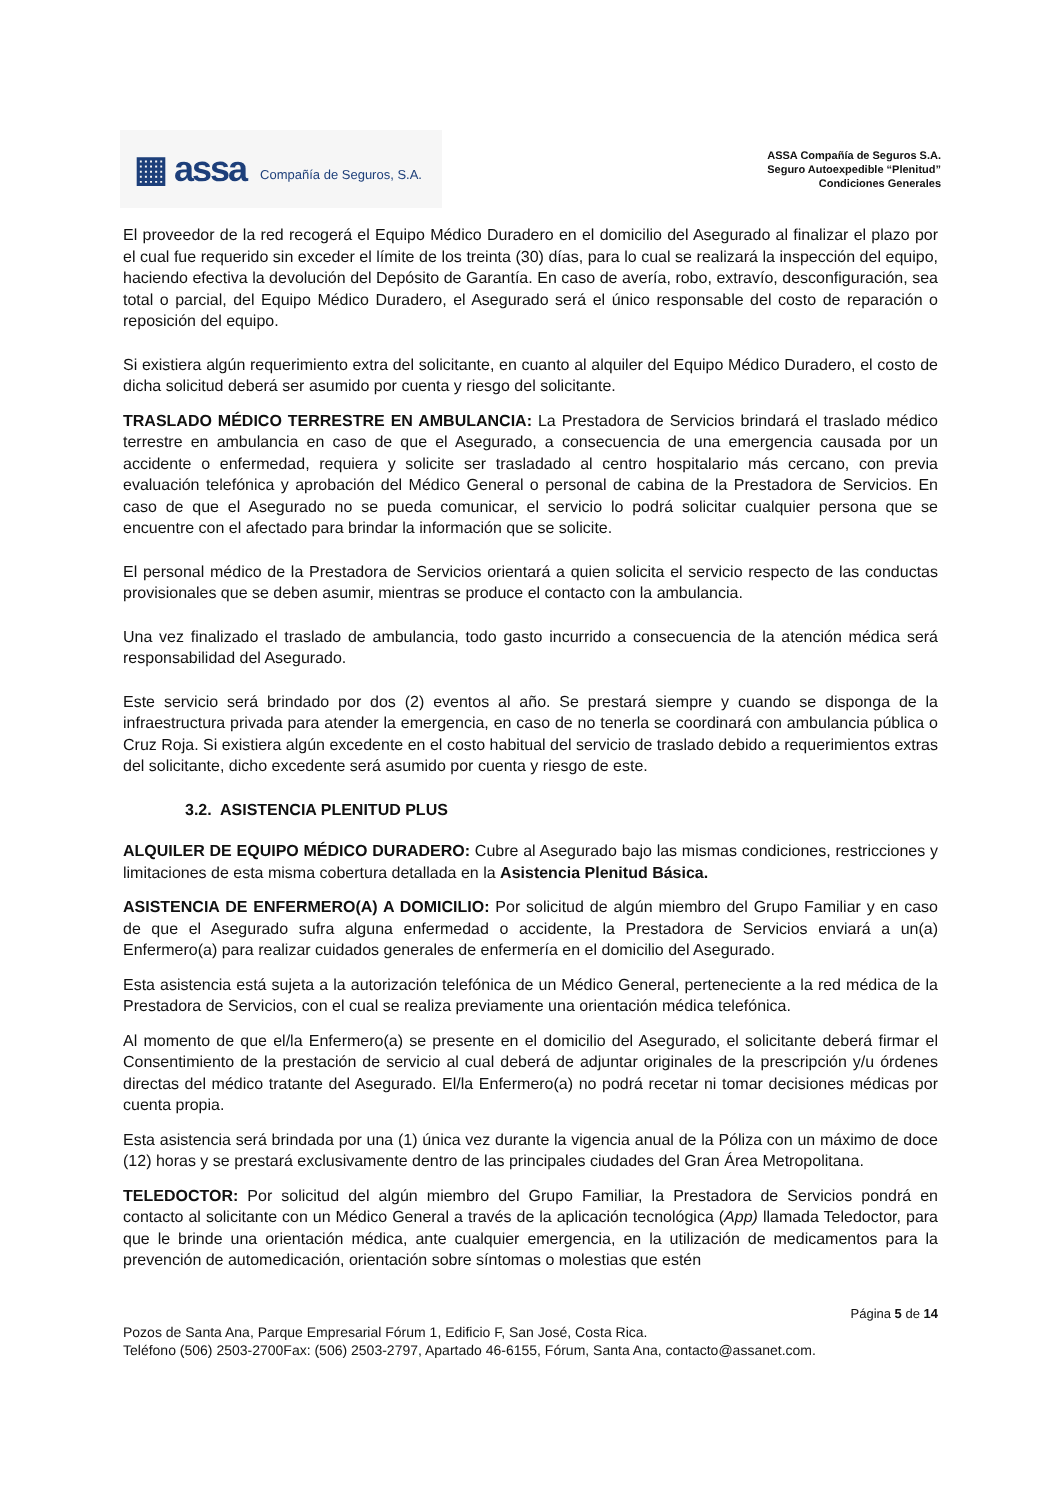▦ assa Compañía de Seguros, S.A.
ASSA Compañía de Seguros S.A.
Seguro Autoexpedible “Plenitud”
Condiciones Generales
El proveedor de la red recogerá el Equipo Médico Duradero en el domicilio del Asegurado al finalizar el plazo por el cual fue requerido sin exceder el límite de los treinta (30) días, para lo cual se realizará la inspección del equipo, haciendo efectiva la devolución del Depósito de Garantía. En caso de avería, robo, extravío, desconfiguración, sea total o parcial, del Equipo Médico Duradero, el Asegurado será el único responsable del costo de reparación o reposición del equipo.
Si existiera algún requerimiento extra del solicitante, en cuanto al alquiler del Equipo Médico Duradero, el costo de dicha solicitud deberá ser asumido por cuenta y riesgo del solicitante.
TRASLADO MÉDICO TERRESTRE EN AMBULANCIA: La Prestadora de Servicios brindará el traslado médico terrestre en ambulancia en caso de que el Asegurado, a consecuencia de una emergencia causada por un accidente o enfermedad, requiera y solicite ser trasladado al centro hospitalario más cercano, con previa evaluación telefónica y aprobación del Médico General o personal de cabina de la Prestadora de Servicios. En caso de que el Asegurado no se pueda comunicar, el servicio lo podrá solicitar cualquier persona que se encuentre con el afectado para brindar la información que se solicite.
El personal médico de la Prestadora de Servicios orientará a quien solicita el servicio respecto de las conductas provisionales que se deben asumir, mientras se produce el contacto con la ambulancia.
Una vez finalizado el traslado de ambulancia, todo gasto incurrido a consecuencia de la atención médica será responsabilidad del Asegurado.
Este servicio será brindado por dos (2) eventos al año. Se prestará siempre y cuando se disponga de la infraestructura privada para atender la emergencia, en caso de no tenerla se coordinará con ambulancia pública o Cruz Roja. Si existiera algún excedente en el costo habitual del servicio de traslado debido a requerimientos extras del solicitante, dicho excedente será asumido por cuenta y riesgo de este.
3.2. ASISTENCIA PLENITUD PLUS
ALQUILER DE EQUIPO MÉDICO DURADERO: Cubre al Asegurado bajo las mismas condiciones, restricciones y limitaciones de esta misma cobertura detallada en la Asistencia Plenitud Básica.
ASISTENCIA DE ENFERMERO(A) A DOMICILIO: Por solicitud de algún miembro del Grupo Familiar y en caso de que el Asegurado sufra alguna enfermedad o accidente, la Prestadora de Servicios enviará a un(a) Enfermero(a) para realizar cuidados generales de enfermería en el domicilio del Asegurado.
Esta asistencia está sujeta a la autorización telefónica de un Médico General, perteneciente a la red médica de la Prestadora de Servicios, con el cual se realiza previamente una orientación médica telefónica.
Al momento de que el/la Enfermero(a) se presente en el domicilio del Asegurado, el solicitante deberá firmar el Consentimiento de la prestación de servicio al cual deberá de adjuntar originales de la prescripción y/u órdenes directas del médico tratante del Asegurado. El/la Enfermero(a) no podrá recetar ni tomar decisiones médicas por cuenta propia.
Esta asistencia será brindada por una (1) única vez durante la vigencia anual de la Póliza con un máximo de doce (12) horas y se prestará exclusivamente dentro de las principales ciudades del Gran Área Metropolitana.
TELEDOCTOR: Por solicitud del algún miembro del Grupo Familiar, la Prestadora de Servicios pondrá en contacto al solicitante con un Médico General a través de la aplicación tecnológica (App) llamada Teledoctor, para que le brinde una orientación médica, ante cualquier emergencia, en la utilización de medicamentos para la prevención de automedicación, orientación sobre síntomas o molestias que estén
Página 5 de 14
Pozos de Santa Ana, Parque Empresarial Fórum 1, Edificio F, San José, Costa Rica.
Teléfono (506) 2503-2700Fax: (506) 2503-2797, Apartado 46-6155, Fórum, Santa Ana, contacto@assanet.com.